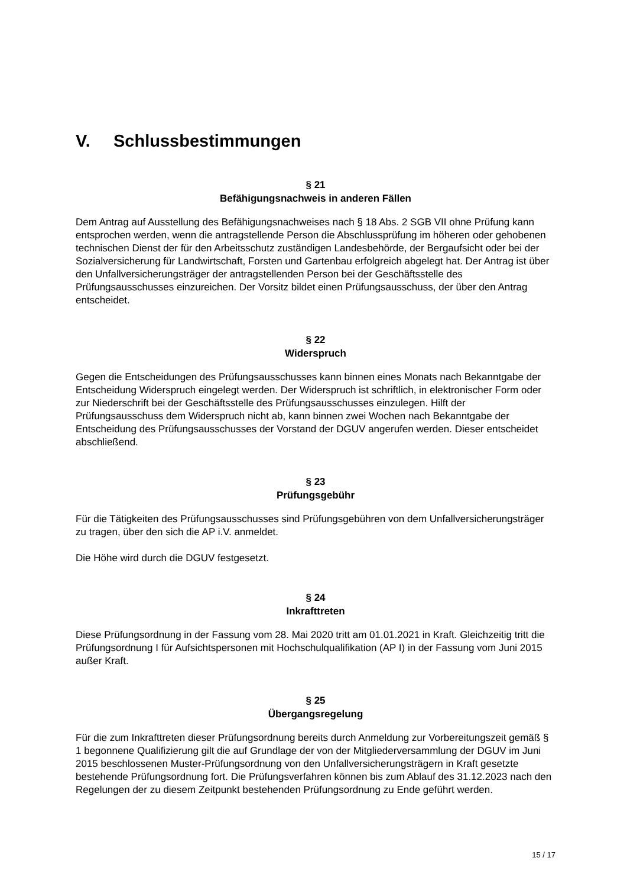V. Schlussbestimmungen
§ 21
Befähigungsnachweis in anderen Fällen
Dem Antrag auf Ausstellung des Befähigungsnachweises nach § 18 Abs. 2 SGB VII ohne Prüfung kann entsprochen werden, wenn die antragstellende Person die Abschlussprüfung im höheren oder gehobenen technischen Dienst der für den Arbeitsschutz zuständigen Landesbehörde, der Bergaufsicht oder bei der Sozialversicherung für Landwirtschaft, Forsten und Gartenbau erfolgreich abgelegt hat. Der Antrag ist über den Unfallversicherungsträger der antragstellenden Person bei der Geschäftsstelle des Prüfungsausschusses einzureichen. Der Vorsitz bildet einen Prüfungsausschuss, der über den Antrag entscheidet.
§ 22
Widerspruch
Gegen die Entscheidungen des Prüfungsausschusses kann binnen eines Monats nach Bekanntgabe der Entscheidung Widerspruch eingelegt werden. Der Widerspruch ist schriftlich, in elektronischer Form oder zur Niederschrift bei der Geschäftsstelle des Prüfungsausschusses einzulegen. Hilft der Prüfungsausschuss dem Widerspruch nicht ab, kann binnen zwei Wochen nach Bekanntgabe der Entscheidung des Prüfungsausschusses der Vorstand der DGUV angerufen werden. Dieser entscheidet abschließend.
§ 23
Prüfungsgebühr
Für die Tätigkeiten des Prüfungsausschusses sind Prüfungsgebühren von dem Unfallversicherungsträger zu tragen, über den sich die AP i.V. anmeldet.
Die Höhe wird durch die DGUV festgesetzt.
§ 24
Inkrafttreten
Diese Prüfungsordnung in der Fassung vom 28. Mai 2020 tritt am 01.01.2021 in Kraft. Gleichzeitig tritt die Prüfungsordnung I für Aufsichtspersonen mit Hochschulqualifikation (AP I) in der Fassung vom Juni 2015 außer Kraft.
§ 25
Übergangsregelung
Für die zum Inkrafttreten dieser Prüfungsordnung bereits durch Anmeldung zur Vorbereitungszeit gemäß § 1 begonnene Qualifizierung gilt die auf Grundlage der von der Mitgliederversammlung der DGUV im Juni 2015 beschlossenen Muster-Prüfungsordnung von den Unfallversicherungsträgern in Kraft gesetzte bestehende Prüfungsordnung fort. Die Prüfungsverfahren können bis zum Ablauf des 31.12.2023 nach den Regelungen der zu diesem Zeitpunkt bestehenden Prüfungsordnung zu Ende geführt werden.
15 / 17